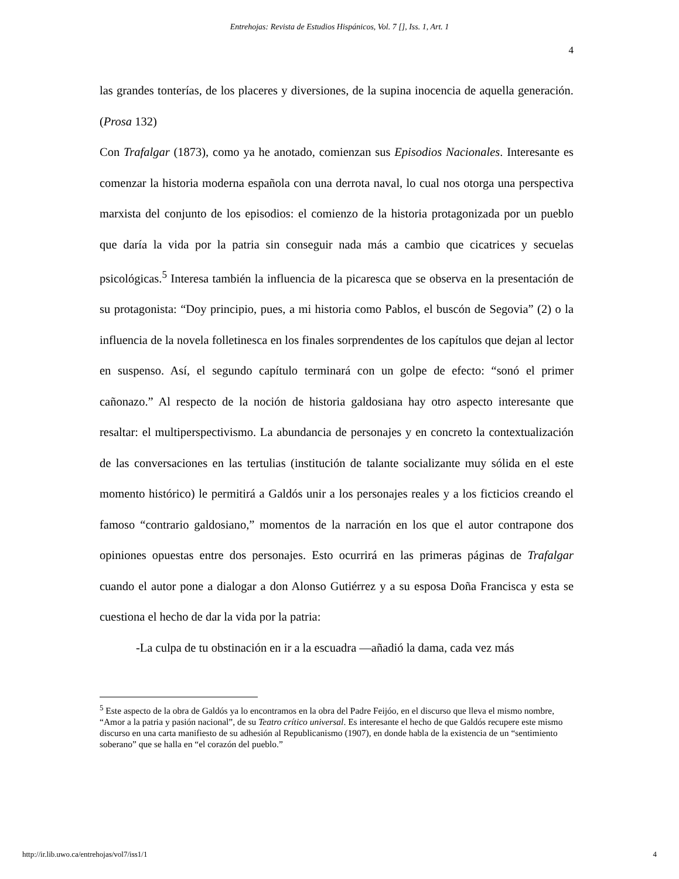Entrehojas: Revista de Estudios Hispánicos, Vol. 7 [], Iss. 1, Art. 1
4
las grandes tonterías, de los placeres y diversiones, de la supina inocencia de aquella generación. (Prosa 132)
Con Trafalgar (1873), como ya he anotado, comienzan sus Episodios Nacionales. Interesante es comenzar la historia moderna española con una derrota naval, lo cual nos otorga una perspectiva marxista del conjunto de los episodios: el comienzo de la historia protagonizada por un pueblo que daría la vida por la patria sin conseguir nada más a cambio que cicatrices y secuelas psicológicas.<sup>5</sup> Interesa también la influencia de la picaresca que se observa en la presentación de su protagonista: “Doy principio, pues, a mi historia como Pablos, el buscón de Segovia” (2) o la influencia de la novela folletinesca en los finales sorprendentes de los capítulos que dejan al lector en suspenso. Así, el segundo capítulo terminará con un golpe de efecto: “sonó el primer cañonazo.” Al respecto de la noción de historia galdosiana hay otro aspecto interesante que resaltar: el multiperspectivismo. La abundancia de personajes y en concreto la contextualización de las conversaciones en las tertulias (institución de talante socializante muy sólida en el este momento histórico) le permitirá a Galdós unir a los personajes reales y a los ficticios creando el famoso “contrario galdosiano,” momentos de la narración en los que el autor contrapone dos opiniones opuestas entre dos personajes. Esto ocurrirá en las primeras páginas de Trafalgar cuando el autor pone a dialogar a don Alonso Gutiérrez y a su esposa Doña Francisca y esta se cuestiona el hecho de dar la vida por la patria:
-La culpa de tu obstinación en ir a la escuadra —añadió la dama, cada vez más
<sup>5</sup> Este aspecto de la obra de Galdós ya lo encontramos en la obra del Padre Feijóo, en el discurso que lleva el mismo nombre, “Amor a la patria y pasión nacional”, de su Teatro crítico universal. Es interesante el hecho de que Galdós recupere este mismo discurso en una carta manifiesto de su adhesión al Republicanismo (1907), en donde habla de la existencia de un “sentimiento soberano” que se halla en “el corazón del pueblo.”
http://ir.lib.uwo.ca/entrehojas/vol7/iss1/1 4